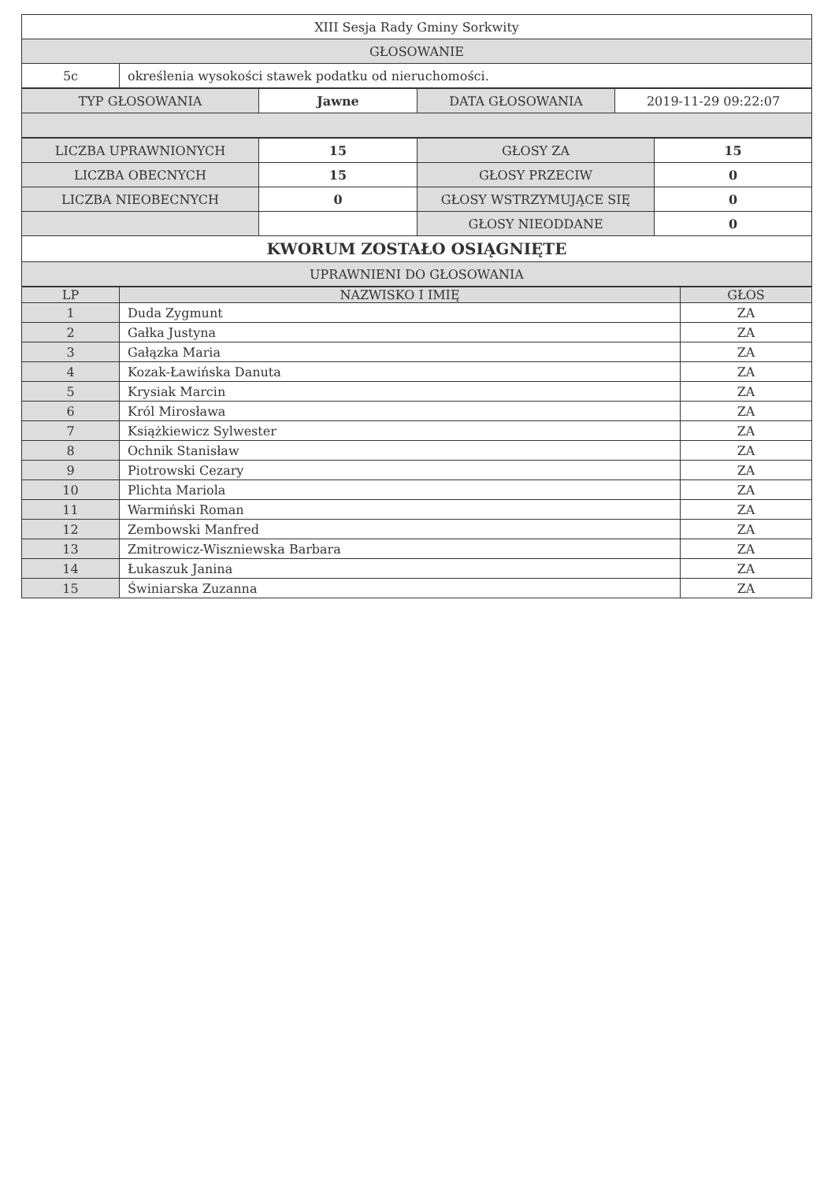| XIII Sesja Rady Gminy Sorkwity | |
| GŁOSOWANIE | |
| 5c | określenia wysokości stawek podatku od nieruchomości. |
| TYP GŁOSOWANIA | Jawne | DATA GŁOSOWANIA | 2019-11-29 09:22:07 |
| LICZBA UPRAWNIONYCH | 15 | GŁOSY ZA | 15 |
| LICZBA OBECNYCH | 15 | GŁOSY PRZECIW | 0 |
| LICZBA NIEOBECNYCH | 0 | GŁOSY WSTRZYMUJĄCE SIĘ | 0 |
| | | GŁOSY NIEODDANE | 0 |
| KWORUM ZOSTAŁO OSIĄGNIĘTE | | | |
| UPRAWNIENI DO GŁOSOWANIA | | | |
| LP | NAZWISKO I IMIĘ | GŁOS |
| --- | --- | --- |
| 1 | Duda Zygmunt | ZA |
| 2 | Gałka Justyna | ZA |
| 3 | Gałązka Maria | ZA |
| 4 | Kozak-Ławińska Danuta | ZA |
| 5 | Krysiak Marcin | ZA |
| 6 | Król Mirosława | ZA |
| 7 | Książkiewicz Sylwester | ZA |
| 8 | Ochnik Stanisław | ZA |
| 9 | Piotrowski Cezary | ZA |
| 10 | Plichta Mariola | ZA |
| 11 | Warmiński Roman | ZA |
| 12 | Zembowski Manfred | ZA |
| 13 | Zmitrowicz-Wiszniewska Barbara | ZA |
| 14 | Łukaszuk Janina | ZA |
| 15 | Świniarska Zuzanna | ZA |